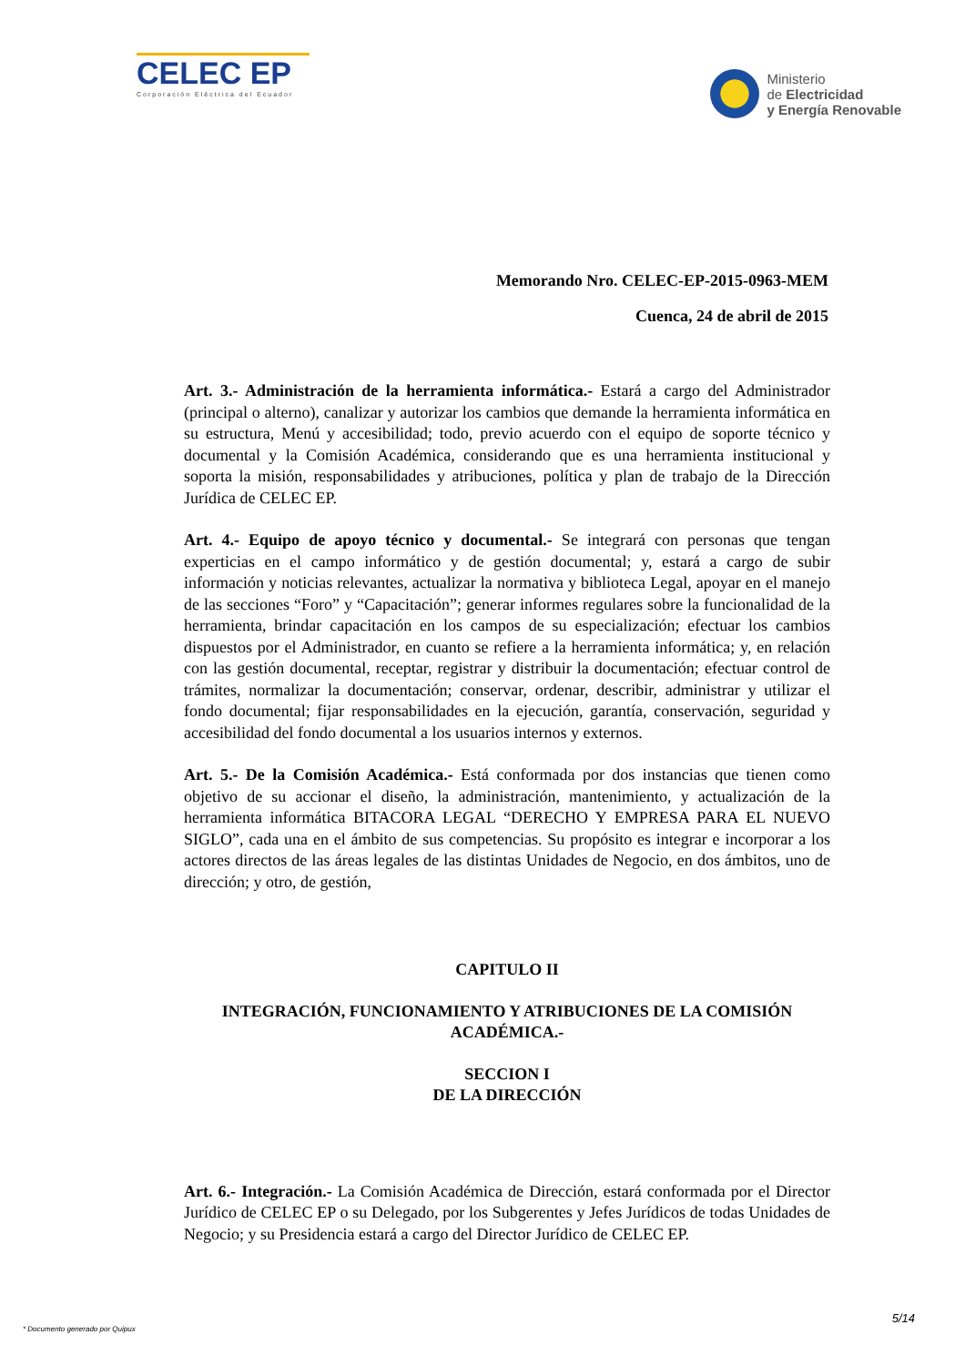CELEC EP
Corporación Eléctrica del Ecuador
Ministerio
de Electricidad
y Energía Renovable
Memorando Nro. CELEC-EP-2015-0963-MEM
Cuenca, 24 de abril de 2015
Art. 3.- Administración de la herramienta informática.- Estará a cargo del Administrador (principal o alterno), canalizar y autorizar los cambios que demande la herramienta informática en su estructura, Menú y accesibilidad; todo, previo acuerdo con el equipo de soporte técnico y documental y la Comisión Académica, considerando que es una herramienta institucional y soporta la misión, responsabilidades y atribuciones, política y plan de trabajo de la Dirección Jurídica de CELEC EP.
Art. 4.- Equipo de apoyo técnico y documental.- Se integrará con personas que tengan experticias en el campo informático y de gestión documental; y, estará a cargo de subir información y noticias relevantes, actualizar la normativa y biblioteca Legal, apoyar en el manejo de las secciones “Foro” y “Capacitación”; generar informes regulares sobre la funcionalidad de la herramienta, brindar capacitación en los campos de su especialización; efectuar los cambios dispuestos por el Administrador, en cuanto se refiere a la herramienta informática; y, en relación con las gestión documental, receptar, registrar y distribuir la documentación; efectuar control de trámites, normalizar la documentación; conservar, ordenar, describir, administrar y utilizar el fondo documental; fijar responsabilidades en la ejecución, garantía, conservación, seguridad y accesibilidad del fondo documental a los usuarios internos y externos.
Art. 5.- De la Comisión Académica.- Está conformada por dos instancias que tienen como objetivo de su accionar el diseño, la administración, mantenimiento, y actualización de la herramienta informática BITACORA LEGAL “DERECHO Y EMPRESA PARA EL NUEVO SIGLO”, cada una en el ámbito de sus competencias. Su propósito es integrar e incorporar a los actores directos de las áreas legales de las distintas Unidades de Negocio, en dos ámbitos, uno de dirección; y otro, de gestión,
CAPITULO II
INTEGRACIÓN, FUNCIONAMIENTO Y ATRIBUCIONES DE LA COMISIÓN ACADÉMICA.-
SECCION I
DE LA DIRECCIÓN
Art. 6.- Integración.- La Comisión Académica de Dirección, estará conformada por el Director Jurídico de CELEC EP o su Delegado, por los Subgerentes y Jefes Jurídicos de todas Unidades de Negocio; y su Presidencia estará a cargo del Director Jurídico de CELEC EP.
5/14
* Documento generado por Quipux